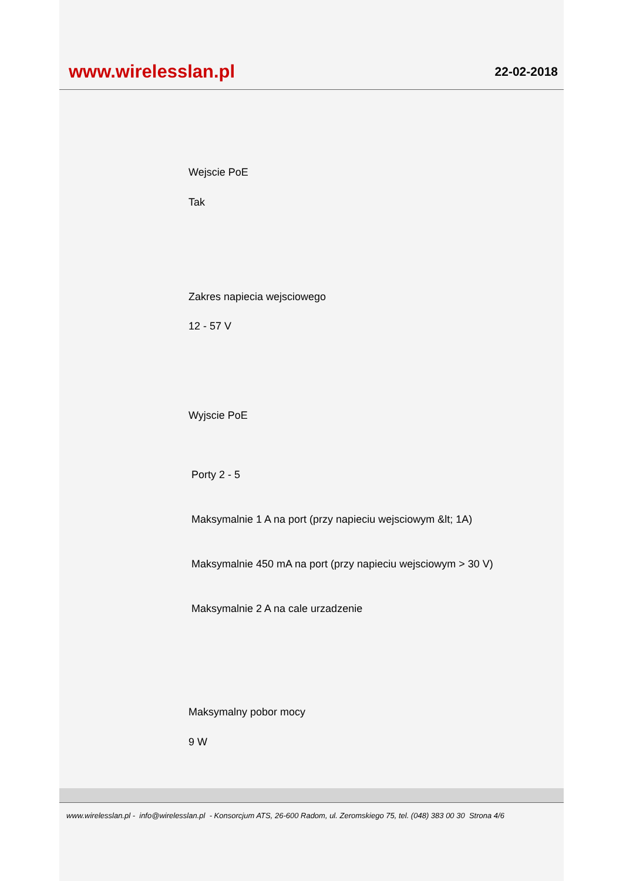www.wirelesslan.pl
22-02-2018
Wejscie PoE
Tak
Zakres napiecia wejsciowego
12 - 57 V
Wyjscie PoE
Porty 2 - 5
Maksymalnie 1 A na port (przy napieciu wejsciowym &lt; 1A)
Maksymalnie 450 mA na port (przy napieciu wejsciowym > 30 V)
Maksymalnie 2 A na cale urzadzenie
Maksymalny pobor mocy
9 W
www.wirelesslan.pl - info@wirelesslan.pl - Konsorcjum ATS, 26-600 Radom, ul. Zeromskiego 75, tel. (048) 383 00 30 Strona 4/6